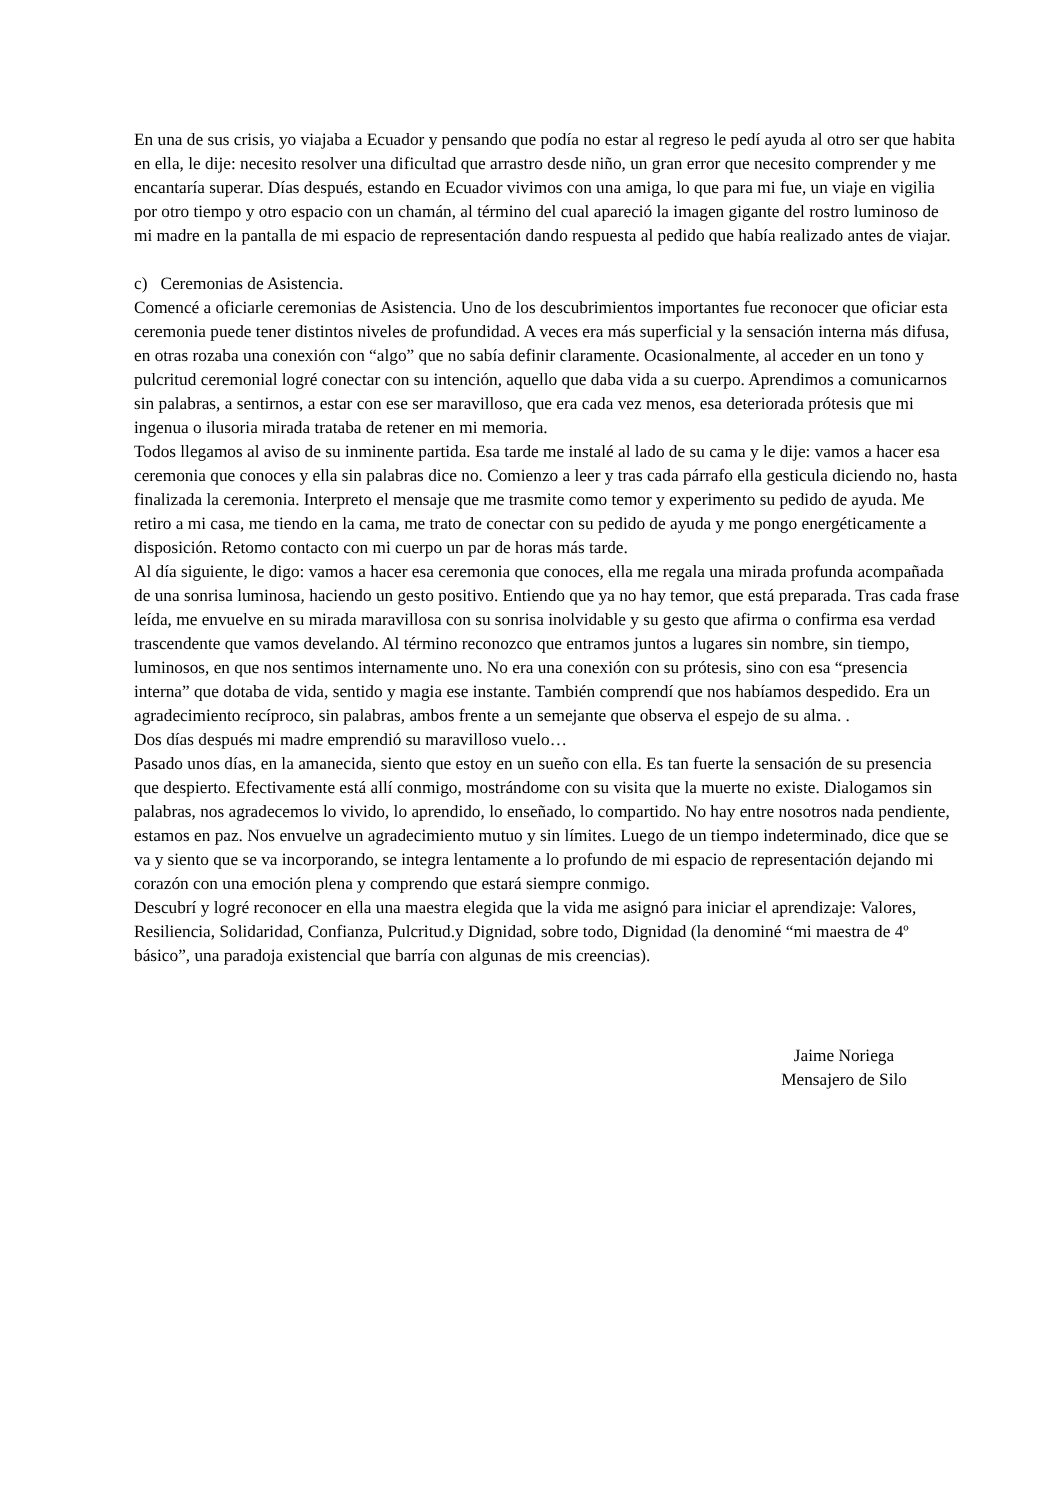En una de sus crisis, yo viajaba a Ecuador y pensando que podía no estar al regreso le pedí ayuda al otro ser que habita en ella, le dije: necesito resolver una dificultad que arrastro desde niño, un gran error que necesito comprender y me encantaría superar. Días después, estando en Ecuador vivimos con una amiga, lo que para mi fue, un viaje en vigilia por otro tiempo y otro espacio con un chamán, al término del cual apareció la imagen gigante del rostro luminoso de mi madre en la pantalla de mi espacio de representación dando respuesta al pedido que había realizado antes de viajar.
c) Ceremonias de Asistencia.
Comencé a oficiarle ceremonias de Asistencia. Uno de los descubrimientos importantes fue reconocer que oficiar esta ceremonia puede tener distintos niveles de profundidad. A veces era más superficial y la sensación interna más difusa, en otras rozaba una conexión con “algo” que no sabía definir claramente. Ocasionalmente, al acceder en un tono y pulcritud ceremonial logré conectar con su intención, aquello que daba vida a su cuerpo. Aprendimos a comunicarnos sin palabras, a sentirnos, a estar con ese ser maravilloso, que era cada vez menos, esa deteriorada prótesis que mi ingenua o ilusoria mirada trataba de retener en mi memoria.
Todos llegamos al aviso de su inminente partida. Esa tarde me instalé al lado de su cama y le dije: vamos a hacer esa ceremonia que conoces y ella sin palabras dice no. Comienzo a leer y tras cada párrafo ella gesticula diciendo no, hasta finalizada la ceremonia. Interpreto el mensaje que me trasmite como temor y experimento su pedido de ayuda. Me retiro a mi casa, me tiendo en la cama, me trato de conectar con su pedido de ayuda y me pongo energéticamente a disposición. Retomo contacto con mi cuerpo un par de horas más tarde.
Al día siguiente, le digo: vamos a hacer esa ceremonia que conoces, ella me regala una mirada profunda acompañada de una sonrisa luminosa, haciendo un gesto positivo. Entiendo que ya no hay temor, que está preparada. Tras cada frase leída, me envuelve en su mirada maravillosa con su sonrisa inolvidable y su gesto que afirma o confirma esa verdad trascendente que vamos develando. Al término reconozco que entramos juntos a lugares sin nombre, sin tiempo, luminosos, en que nos sentimos internamente uno. No era una conexión con su prótesis, sino con esa “presencia interna” que dotaba de vida, sentido y magia ese instante. También comprendí que nos habíamos despedido. Era un agradecimiento recíproco, sin palabras, ambos frente a un semejante que observa el espejo de su alma. .
Dos días después mi madre emprendió su maravilloso vuelo…
Pasado unos días, en la amanecida, siento que estoy en un sueño con ella. Es tan fuerte la sensación de su presencia que despierto. Efectivamente está allí conmigo, mostrándome con su visita que la muerte no existe. Dialogamos sin palabras, nos agradecemos lo vivido, lo aprendido, lo enseñado, lo compartido. No hay entre nosotros nada pendiente, estamos en paz. Nos envuelve un agradecimiento mutuo y sin límites. Luego de un tiempo indeterminado, dice que se va y siento que se va incorporando, se integra lentamente a lo profundo de mi espacio de representación dejando mi corazón con una emoción plena y comprendo que estará siempre conmigo.
Descubrí y logré reconocer en ella una maestra elegida que la vida me asignó para iniciar el aprendizaje: Valores, Resiliencia, Solidaridad, Confianza, Pulcritud.y Dignidad, sobre todo, Dignidad (la denominé “mi maestra de 4º básico”, una paradoja existencial que barría con algunas de mis creencias).
Jaime Noriega
Mensajero de Silo